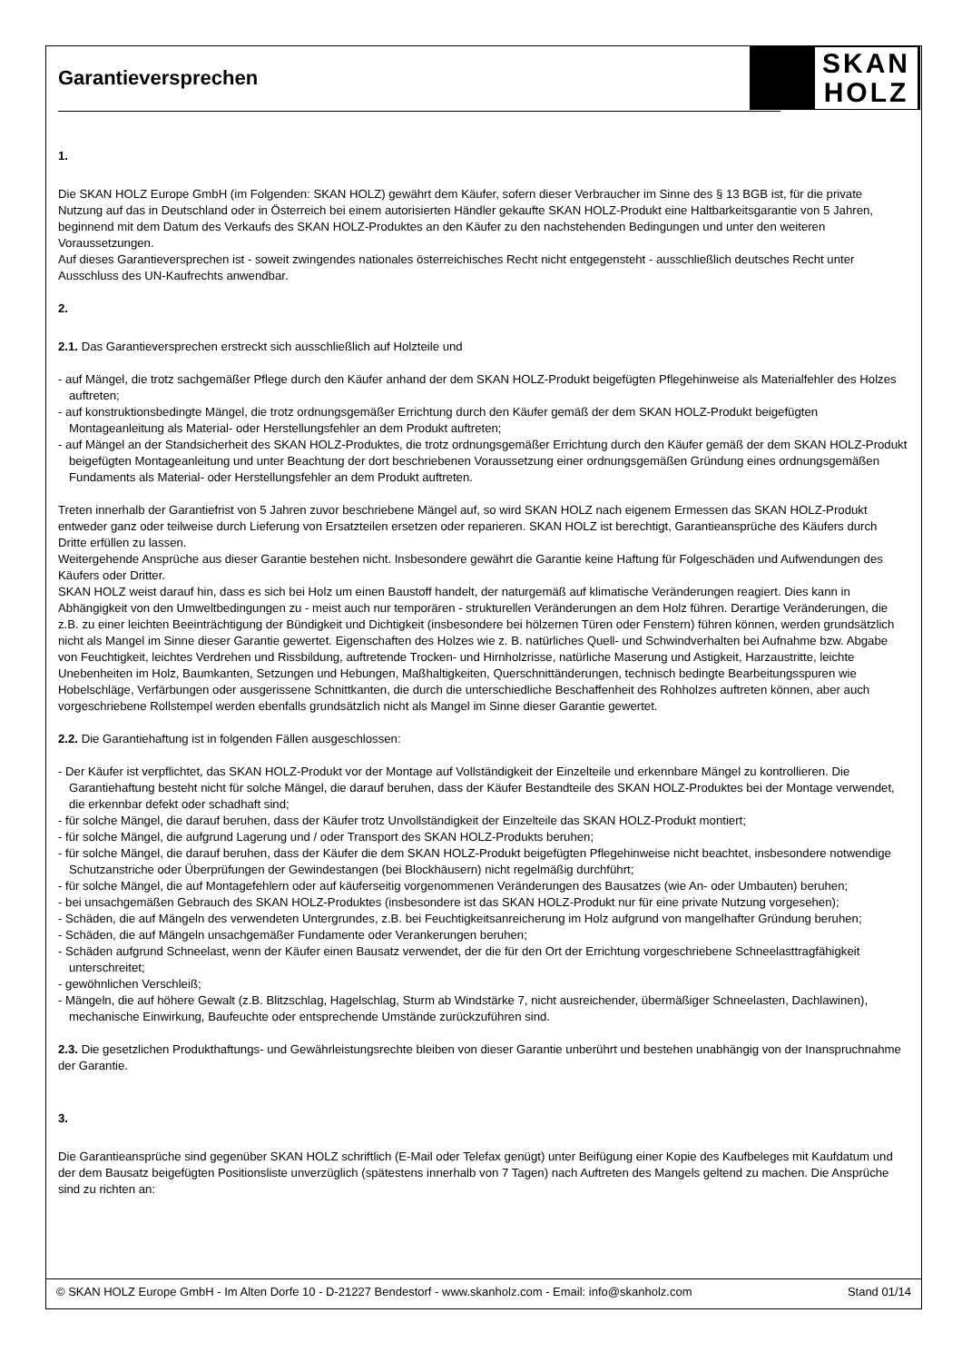Garantieversprechen
SKAN
HOLZ
1.
Die SKAN HOLZ Europe GmbH (im Folgenden: SKAN HOLZ) gewährt dem Käufer, sofern dieser Verbraucher im Sinne des § 13 BGB ist, für die private Nutzung auf das in Deutschland oder in Österreich bei einem autorisierten Händler gekaufte SKAN HOLZ-Produkt eine Haltbarkeitsgarantie von 5 Jahren, beginnend mit dem Datum des Verkaufs des SKAN HOLZ-Produktes an den Käufer zu den nachstehenden Bedingungen und unter den weiteren Voraussetzungen.
Auf dieses Garantieversprechen ist - soweit zwingendes nationales österreichisches Recht nicht entgegensteht - ausschließlich deutsches Recht unter Ausschluss des UN-Kaufrechts anwendbar.
2.
2.1. Das Garantieversprechen erstreckt sich ausschließlich auf Holzteile und
- auf Mängel, die trotz sachgemäßer Pflege durch den Käufer anhand der dem SKAN HOLZ-Produkt beigefügten Pflegehinweise als Materialfehler des Holzes auftreten;
- auf konstruktionsbedingte Mängel, die trotz ordnungsgemäßer Errichtung durch den Käufer gemäß der dem SKAN HOLZ-Produkt beigefügten Montageanleitung als Material- oder Herstellungsfehler an dem Produkt auftreten;
- auf Mängel an der Standsicherheit des SKAN HOLZ-Produktes, die trotz ordnungsgemäßer Errichtung durch den Käufer gemäß der dem SKAN HOLZ-Produkt beigefügten Montageanleitung und unter Beachtung der dort beschriebenen Voraussetzung einer ordnungsgemäßen Gründung eines ordnungsgemäßen Fundaments als Material- oder Herstellungsfehler an dem Produkt auftreten.
Treten innerhalb der Garantiefrist von 5 Jahren zuvor beschriebene Mängel auf, so wird SKAN HOLZ nach eigenem Ermessen das SKAN HOLZ-Produkt entweder ganz oder teilweise durch Lieferung von Ersatzteilen ersetzen oder reparieren. SKAN HOLZ ist berechtigt, Garantieansprüche des Käufers durch Dritte erfüllen zu lassen.
Weitergehende Ansprüche aus dieser Garantie bestehen nicht. Insbesondere gewährt die Garantie keine Haftung für Folgeschäden und Aufwendungen des Käufers oder Dritter.
SKAN HOLZ weist darauf hin, dass es sich bei Holz um einen Baustoff handelt, der naturgemäß auf klimatische Veränderungen reagiert. Dies kann in Abhängigkeit von den Umweltbedingungen zu - meist auch nur temporären - strukturellen Veränderungen an dem Holz führen. Derartige Veränderungen, die z.B. zu einer leichten Beeinträchtigung der Bündigkeit und Dichtigkeit (insbesondere bei hölzernen Türen oder Fenstern) führen können, werden grundsätzlich nicht als Mangel im Sinne dieser Garantie gewertet. Eigenschaften des Holzes wie z. B. natürliches Quell- und Schwindverhalten bei Aufnahme bzw. Abgabe von Feuchtigkeit, leichtes Verdrehen und Rissbildung, auftretende Trocken- und Hirnholzrisse, natürliche Maserung und Astigkeit, Harzaustritte, leichte Unebenheiten im Holz, Baumkanten, Setzungen und Hebungen, Maßhaltigkeiten, Querschnittänderungen, technisch bedingte Bearbeitungsspuren wie Hobelschläge, Verfärbungen oder ausgerissene Schnittkanten, die durch die unterschiedliche Beschaffenheit des Rohholzes auftreten können, aber auch vorgeschriebene Rollstempel werden ebenfalls grundsätzlich nicht als Mangel im Sinne dieser Garantie gewertet.
2.2. Die Garantiehaftung ist in folgenden Fällen ausgeschlossen:
- Der Käufer ist verpflichtet, das SKAN HOLZ-Produkt vor der Montage auf Vollständigkeit der Einzelteile und erkennbare Mängel zu kontrollieren. Die Garantiehaftung besteht nicht für solche Mängel, die darauf beruhen, dass der Käufer Bestandteile des SKAN HOLZ-Produktes bei der Montage verwendet, die erkennbar defekt oder schadhaft sind;
- für solche Mängel, die darauf beruhen, dass der Käufer trotz Unvollständigkeit der Einzelteile das SKAN HOLZ-Produkt montiert;
- für solche Mängel, die aufgrund Lagerung und / oder Transport des SKAN HOLZ-Produkts beruhen;
- für solche Mängel, die darauf beruhen, dass der Käufer die dem SKAN HOLZ-Produkt beigefügten Pflegehinweise nicht beachtet, insbesondere notwendige Schutzanstriche oder Überprüfungen der Gewindestangen (bei Blockhäusern) nicht regelmäßig durchführt;
- für solche Mängel, die auf Montagefehlern oder auf käuferseitig vorgenommenen Veränderungen des Bausatzes (wie An- oder Umbauten) beruhen;
- bei unsachgemäßen Gebrauch des SKAN HOLZ-Produktes (insbesondere ist das SKAN HOLZ-Produkt nur für eine private Nutzung vorgesehen);
- Schäden, die auf Mängeln des verwendeten Untergrundes, z.B. bei Feuchtigkeitsanreicherung im Holz aufgrund von mangelhafter Gründung beruhen;
- Schäden, die auf Mängeln unsachgemäßer Fundamente oder Verankerungen beruhen;
- Schäden aufgrund Schneelast, wenn der Käufer einen Bausatz verwendet, der die für den Ort der Errichtung vorgeschriebene Schneelasttragfähigkeit unterschreitet;
- gewöhnlichen Verschleiß;
- Mängeln, die auf höhere Gewalt (z.B. Blitzschlag, Hagelschlag, Sturm ab Windstärke 7, nicht ausreichender, übermäßiger Schneelasten, Dachlawinen), mechanische Einwirkung, Baufeuchte oder entsprechende Umstände zurückzuführen sind.
2.3. Die gesetzlichen Produkthaftungs- und Gewährleistungsrechte bleiben von dieser Garantie unberührt und bestehen unabhängig von der Inanspruchnahme der Garantie.
3.
Die Garantieansprüche sind gegenüber SKAN HOLZ schriftlich (E-Mail oder Telefax genügt) unter Beifügung einer Kopie des Kaufbeleges mit Kaufdatum und der dem Bausatz beigefügten Positionsliste unverzüglich (spätestens innerhalb von 7 Tagen) nach Auftreten des Mangels geltend zu machen. Die Ansprüche sind zu richten an:
© SKAN HOLZ Europe GmbH - Im Alten Dorfe 10 - D-21227 Bendestorf - www.skanholz.com - Email: info@skanholz.com Stand 01/14